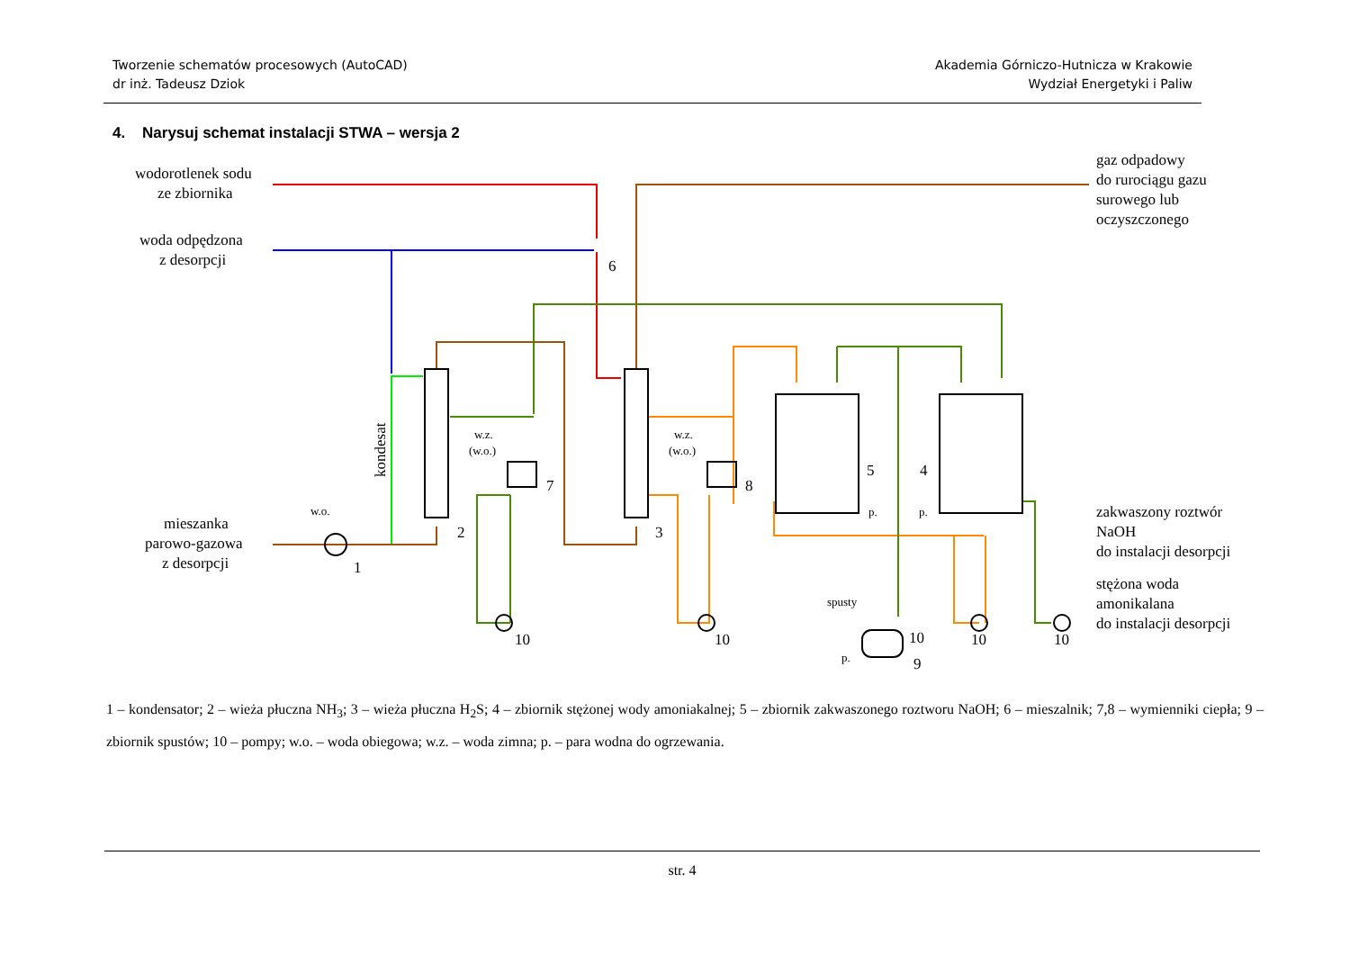Tworzenie schematów procesowych (AutoCAD)
dr inż. Tadeusz Dziok
Akademia Górniczo-Hutnicza w Krakowie
Wydział Energetyki i Paliw
4. Narysuj schemat instalacji STWA – wersja 2
wodorotlenek sodu
ze zbiornika
woda odpędzona
z desorpcji
mieszanka
parowo-gazowa
z desorpcji
gaz odpadowy
do rurociągu gazu
surowego lub
oczyszczonego
zakwaszony roztwór
NaOH
do instalacji desorpcji
stężona woda
amonikalana
do instalacji desorpcji
kondesat
w.o.
w.z.
(w.o.)
w.z.
(w.o.)
spusty
p.
p.
p.
1
2
3
4
5
6
7
8
9
10
10
10
10
10
1 – kondensator; 2 – wieża płuczna NH<sub>3</sub>; 3 – wieża płuczna H<sub>2</sub>S; 4 – zbiornik stężonej wody amoniakalnej; 5 – zbiornik zakwaszonego roztworu NaOH; 6 – mieszalnik; 7,8 – wymienniki ciepła; 9 – zbiornik spustów; 10 – pompy; w.o. – woda obiegowa; w.z. – woda zimna; p. – para wodna do ogrzewania.
str. 4